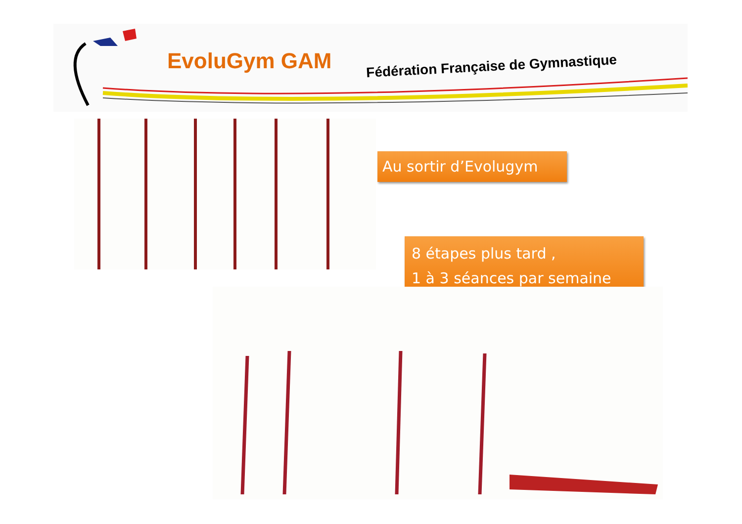EvoluGym GAM
Fédération Française de Gymnastique
Au sortir d’Evolugym
8 étapes plus tard ,
1 à 3 séances par semaine